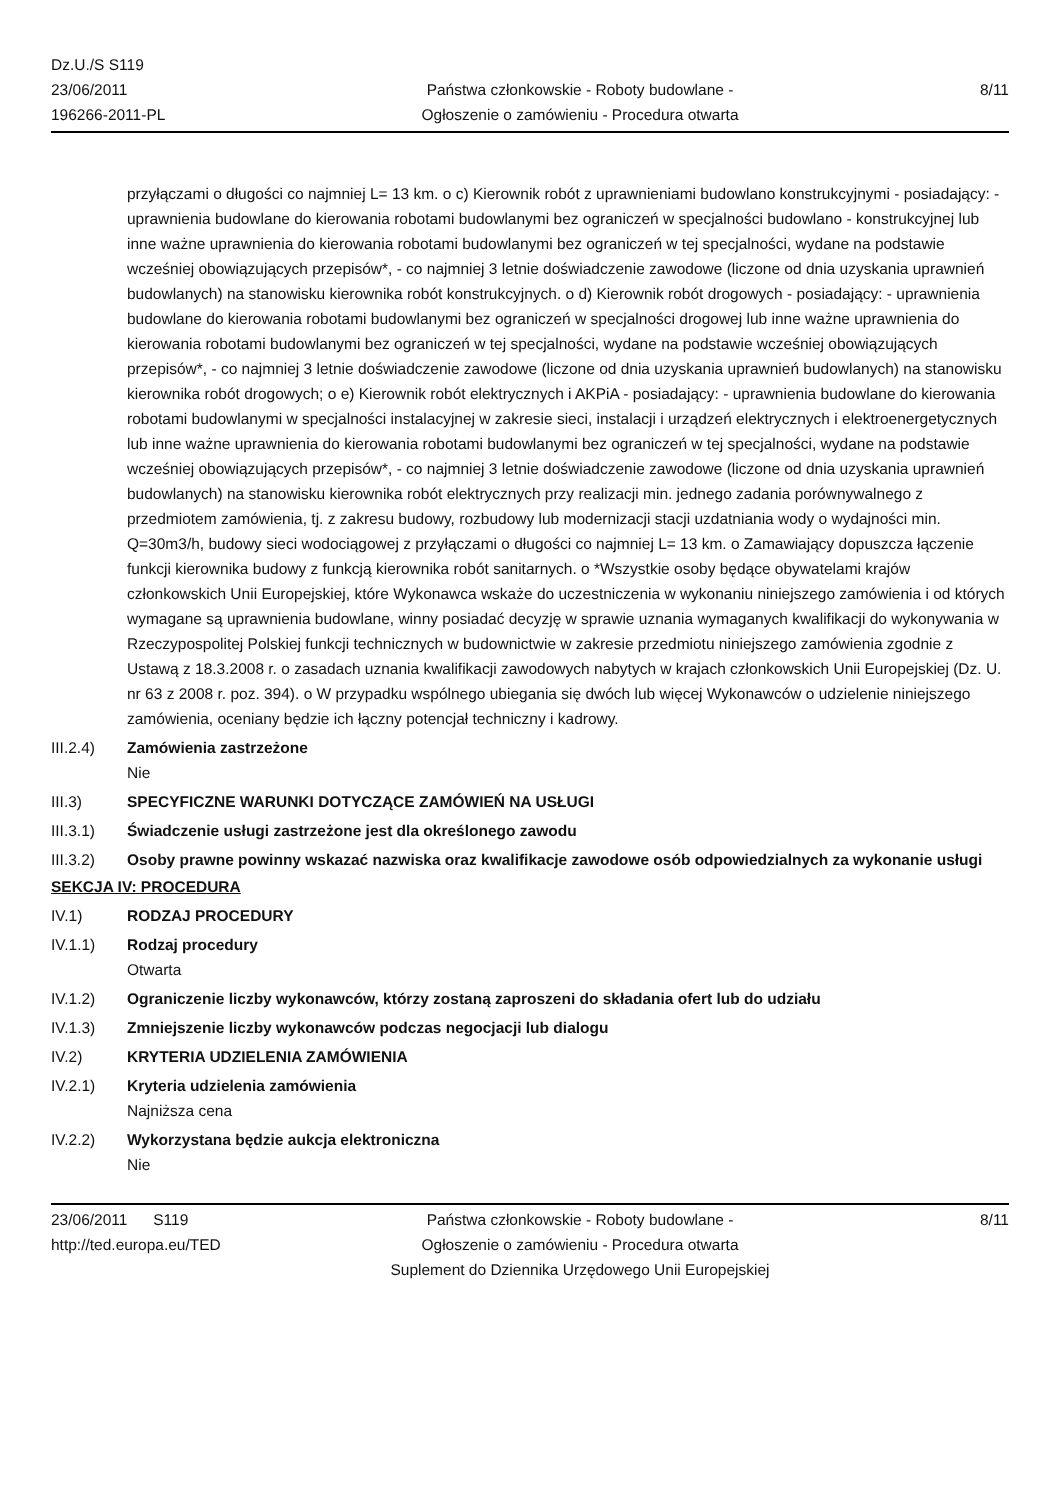Dz.U./S S119
23/06/2011
196266-2011-PL
Państwa członkowskie - Roboty budowlane -
Ogłoszenie o zamówieniu - Procedura otwarta
8/11
przyłączami o długości co najmniej L= 13 km. o c) Kierownik robót z uprawnieniami budowlano konstrukcyjnymi - posiadający: - uprawnienia budowlane do kierowania robotami budowlanymi bez ograniczeń w specjalności budowlano - konstrukcyjnej lub inne ważne uprawnienia do kierowania robotami budowlanymi bez ograniczeń w tej specjalności, wydane na podstawie wcześniej obowiązujących przepisów*, - co najmniej 3 letnie doświadczenie zawodowe (liczone od dnia uzyskania uprawnień budowlanych) na stanowisku kierownika robót konstrukcyjnych. o d) Kierownik robót drogowych - posiadający: - uprawnienia budowlane do kierowania robotami budowlanymi bez ograniczeń w specjalności drogowej lub inne ważne uprawnienia do kierowania robotami budowlanymi bez ograniczeń w tej specjalności, wydane na podstawie wcześniej obowiązujących przepisów*, - co najmniej 3 letnie doświadczenie zawodowe (liczone od dnia uzyskania uprawnień budowlanych) na stanowisku kierownika robót drogowych; o e) Kierownik robót elektrycznych i AKPiA - posiadający: - uprawnienia budowlane do kierowania robotami budowlanymi w specjalności instalacyjnej w zakresie sieci, instalacji i urządzeń elektrycznych i elektroenergetycznych lub inne ważne uprawnienia do kierowania robotami budowlanymi bez ograniczeń w tej specjalności, wydane na podstawie wcześniej obowiązujących przepisów*, - co najmniej 3 letnie doświadczenie zawodowe (liczone od dnia uzyskania uprawnień budowlanych) na stanowisku kierownika robót elektrycznych przy realizacji min. jednego zadania porównywalnego z przedmiotem zamówienia, tj. z zakresu budowy, rozbudowy lub modernizacji stacji uzdatniania wody o wydajności min. Q=30m3/h, budowy sieci wodociągowej z przyłączami o długości co najmniej L= 13 km. o Zamawiający dopuszcza łączenie funkcji kierownika budowy z funkcją kierownika robót sanitarnych. o *Wszystkie osoby będące obywatelami krajów członkowskich Unii Europejskiej, które Wykonawca wskaże do uczestniczenia w wykonaniu niniejszego zamówienia i od których wymagane są uprawnienia budowlane, winny posiadać decyzję w sprawie uznania wymaganych kwalifikacji do wykonywania w Rzeczypospolitej Polskiej funkcji technicznych w budownictwie w zakresie przedmiotu niniejszego zamówienia zgodnie z Ustawą z 18.3.2008 r. o zasadach uznania kwalifikacji zawodowych nabytych w krajach członkowskich Unii Europejskiej (Dz. U. nr 63 z 2008 r. poz. 394). o W przypadku wspólnego ubiegania się dwóch lub więcej Wykonawców o udzielenie niniejszego zamówienia, oceniany będzie ich łączny potencjał techniczny i kadrowy.
III.2.4) Zamówienia zastrzeżone
Nie
III.3) SPECYFICZNE WARUNKI DOTYCZĄCE ZAMÓWIEŃ NA USŁUGI
III.3.1) Świadczenie usługi zastrzeżone jest dla określonego zawodu
III.3.2) Osoby prawne powinny wskazać nazwiska oraz kwalifikacje zawodowe osób odpowiedzialnych za wykonanie usługi
SEKCJA IV: PROCEDURA
IV.1) RODZAJ PROCEDURY
IV.1.1) Rodzaj procedury
Otwarta
IV.1.2) Ograniczenie liczby wykonawców, którzy zostaną zaproszeni do składania ofert lub do udziału
IV.1.3) Zmniejszenie liczby wykonawców podczas negocjacji lub dialogu
IV.2) KRYTERIA UDZIELENIA ZAMÓWIENIA
IV.2.1) Kryteria udzielenia zamówienia
Najniższa cena
IV.2.2) Wykorzystana będzie aukcja elektroniczna
Nie
23/06/2011 S119
http://ted.europa.eu/TED
Państwa członkowskie - Roboty budowlane -
Ogłoszenie o zamówieniu - Procedura otwarta
Suplement do Dziennika Urzędowego Unii Europejskiej
8/11